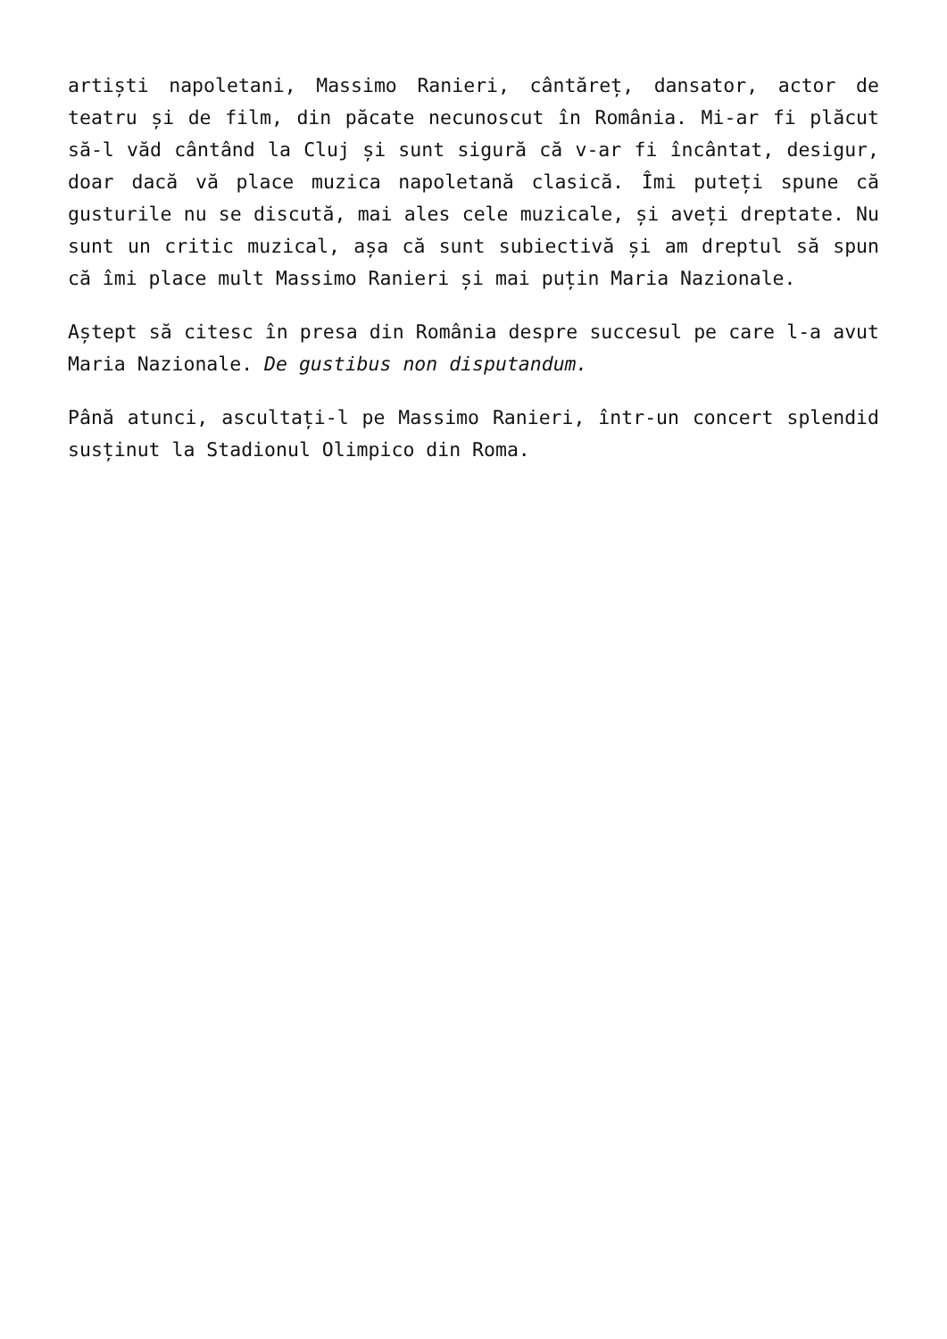artiști napoletani, Massimo Ranieri, cântăreț, dansator, actor de teatru și de film, din păcate necunoscut în România. Mi-ar fi plăcut să-l văd cântând la Cluj și sunt sigură că v-ar fi încântat, desigur, doar dacă vă place muzica napoletană clasică. Îmi puteți spune că gusturile nu se discută, mai ales cele muzicale, și aveți dreptate. Nu sunt un critic muzical, așa că sunt subiectivă și am dreptul să spun că îmi place mult Massimo Ranieri și mai puțin Maria Nazionale.
Aștept să citesc în presa din România despre succesul pe care l-a avut Maria Nazionale. De gustibus non disputandum.
Până atunci, ascultați-l pe Massimo Ranieri, într-un concert splendid susținut la Stadionul Olimpico din Roma.